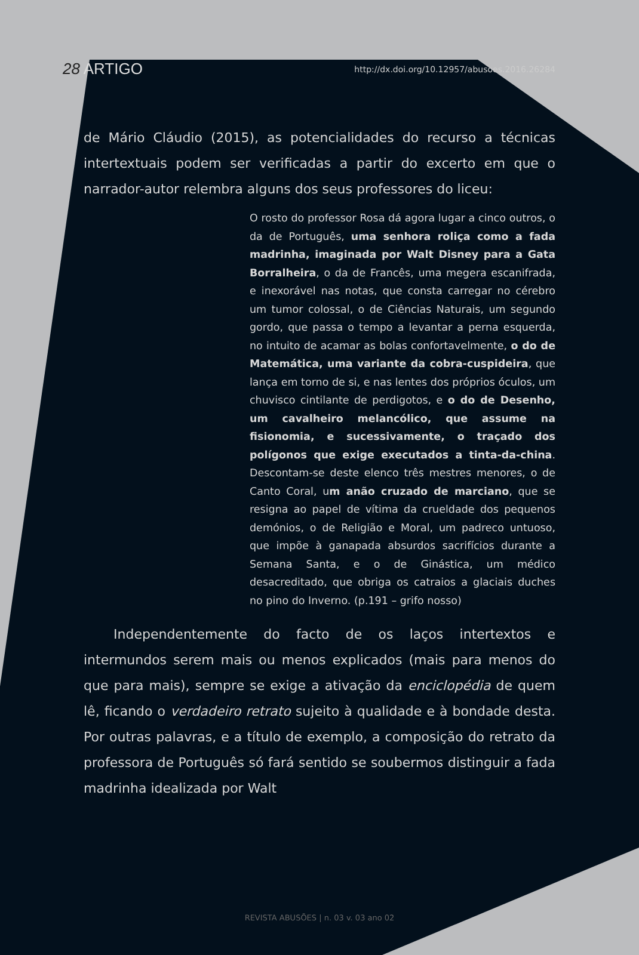28 ARTIGO http://dx.doi.org/10.12957/abusoes.2016.26284
de Mário Cláudio (2015), as potencialidades do recurso a técnicas intertextuais podem ser verificadas a partir do excerto em que o narrador-autor relembra alguns dos seus professores do liceu:
O rosto do professor Rosa dá agora lugar a cinco outros, o da de Português, uma senhora roliça como a fada madrinha, imaginada por Walt Disney para a Gata Borralheira, o da de Francês, uma megera escanifrada, e inexorável nas notas, que consta carregar no cérebro um tumor colossal, o de Ciências Naturais, um segundo gordo, que passa o tempo a levantar a perna esquerda, no intuito de acamar as bolas confortavelmente, o do de Matemática, uma variante da cobra-cuspideira, que lança em torno de si, e nas lentes dos próprios óculos, um chuvisco cintilante de perdigotos, e o do de Desenho, um cavalheiro melancólico, que assume na fisionomia, e sucessivamente, o traçado dos polígonos que exige executados a tinta-da-china. Descontam-se deste elenco três mestres menores, o de Canto Coral, um anão cruzado de marciano, que se resigna ao papel de vítima da crueldade dos pequenos demónios, o de Religião e Moral, um padreco untuoso, que impõe à ganapada absurdos sacrifícios durante a Semana Santa, e o de Ginástica, um médico desacreditado, que obriga os catraios a glaciais duches no pino do Inverno. (p.191 – grifo nosso)
Independentemente do facto de os laços intertextos e intermundos serem mais ou menos explicados (mais para menos do que para mais), sempre se exige a ativação da enciclopédia de quem lê, ficando o verdadeiro retrato sujeito à qualidade e à bondade desta. Por outras palavras, e a título de exemplo, a composição do retrato da professora de Português só fará sentido se soubermos distinguir a fada madrinha idealizada por Walt
REVISTA ABUSÕES | n. 03 v. 03 ano 02